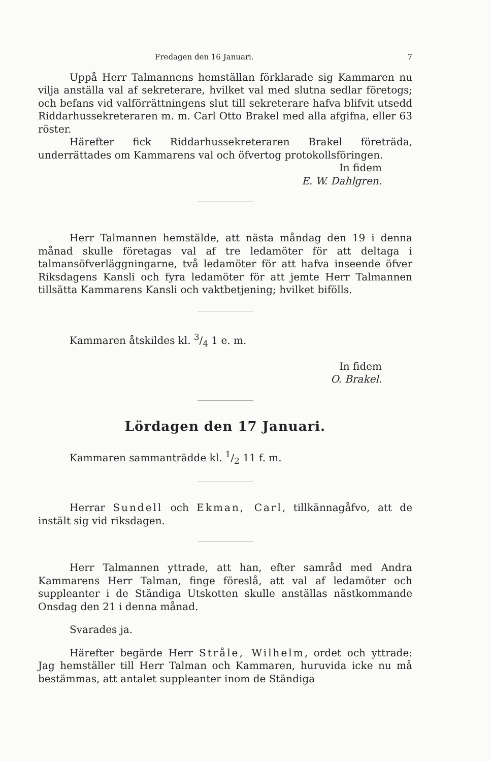Fredagen den 16 Januari. 7
Uppå Herr Talmannens hemställan förklarade sig Kammaren nu vilja anställa val af sekreterare, hvilket val med slutna sedlar företogs; och befans vid valförrättningens slut till sekreterare hafva blifvit utsedd Riddarhussekreteraren m. m. Carl Otto Brakel med alla afgifna, eller 63 röster.
Härefter fick Riddarhussekreteraren Brakel företräda, underrättades om Kammarens val och öfvertog protokollsföringen.
In fidem
E. W. Dahlgren.
Herr Talmannen hemstälde, att nästa måndag den 19 i denna månad skulle företagas val af tre ledamöter för att deltaga i talmansöfverläggningarne, två ledamöter för att hafva inseende öfver Riksdagens Kansli och fyra ledamöter för att jemte Herr Talmannen tillsätta Kammarens Kansli och vaktbetjening; hvilket bifölls.
Kammaren åtskildes kl. 3/4 1 e. m.
In fidem
O. Brakel.
Lördagen den 17 Januari.
Kammaren sammanträdde kl. 1/2 11 f. m.
Herrar Sundell och Ekman, Carl, tillkännagåfvo, att de instält sig vid riksdagen.
Herr Talmannen yttrade, att han, efter samråd med Andra Kammarens Herr Talman, finge föreslå, att val af ledamöter och suppleanter i de Ständiga Utskotten skulle anställas nästkommande Onsdag den 21 i denna månad.
Svarades ja.
Härefter begärde Herr Stråle, Wilhelm, ordet och yttrade: Jag hemställer till Herr Talman och Kammaren, huruvida icke nu må bestämmas, att antalet suppleanter inom de Ständiga